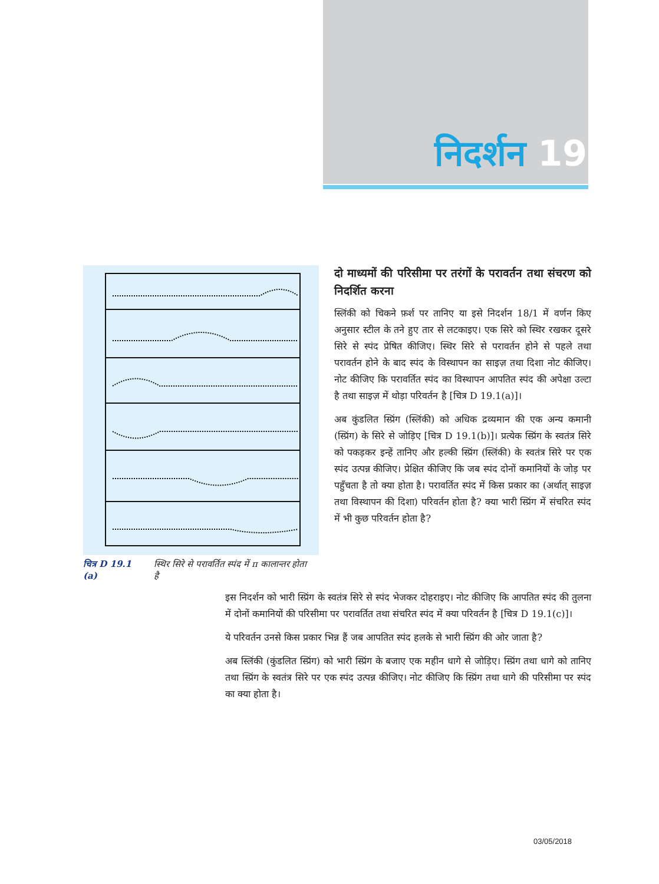निदर्शन 19
चित्र D 19.1 (a) स्थिर सिरे से परावर्तित स्पंद में π कालान्तर होता है
दो माध्यमों की परिसीमा पर तरंगों के परावर्तन तथा संचरण को निदर्शित करना
स्लिंकी को चिकने फ़र्श पर तानिए या इसे निदर्शन 18/1 में वर्णन किए अनुसार स्टील के तने हुए तार से लटकाइए। एक सिरे को स्थिर रखकर दूसरे सिरे से स्पंद प्रेषित कीजिए। स्थिर सिरे से परावर्तन होने से पहले तथा परावर्तन होने के बाद स्पंद के विस्थापन का साइज़ तथा दिशा नोट कीजिए। नोट कीजिए कि परावर्तित स्पंद का विस्थापन आपतित स्पंद की अपेक्षा उल्टा है तथा साइज़ में थोड़ा परिवर्तन है [चित्र D 19.1(a)]।
अब कुंडलित स्प्रिंग (स्लिंकी) को अधिक द्रव्यमान की एक अन्य कमानी (स्प्रिंग) के सिरे से जोड़िए [चित्र D 19.1(b)]। प्रत्येक स्प्रिंग के स्वतंत्र सिरे को पकड़कर इन्हें तानिए और हल्की स्प्रिंग (स्लिंकी) के स्वतंत्र सिरे पर एक स्पंद उत्पन्न कीजिए। प्रेक्षित कीजिए कि जब स्पंद दोनों कमानियों के जोड़ पर पहुँचता है तो क्या होता है। परावर्तित स्पंद में किस प्रकार का (अर्थात् साइज़ तथा विस्थापन की दिशा) परिवर्तन होता है? क्या भारी स्प्रिंग में संचरित स्पंद में भी कुछ परिवर्तन होता है?
इस निदर्शन को भारी स्प्रिंग के स्वतंत्र सिरे से स्पंद भेजकर दोहराइए। नोट कीजिए कि आपतित स्पंद की तुलना में दोनों कमानियों की परिसीमा पर परावर्तित तथा संचरित स्पंद में क्या परिवर्तन है [चित्र D 19.1(c)]।
ये परिवर्तन उनसे किस प्रकार भिन्न हैं जब आपतित स्पंद हलके से भारी स्प्रिंग की ओर जाता है?
अब स्लिंकी (कुंडलित स्प्रिंग) को भारी स्प्रिंग के बजाए एक महीन धागे से जोड़िए। स्प्रिंग तथा धागे को तानिए तथा स्प्रिंग के स्वतंत्र सिरे पर एक स्पंद उत्पन्न कीजिए। नोट कीजिए कि स्प्रिंग तथा धागे की परिसीमा पर स्पंद का क्या होता है।
03/05/2018